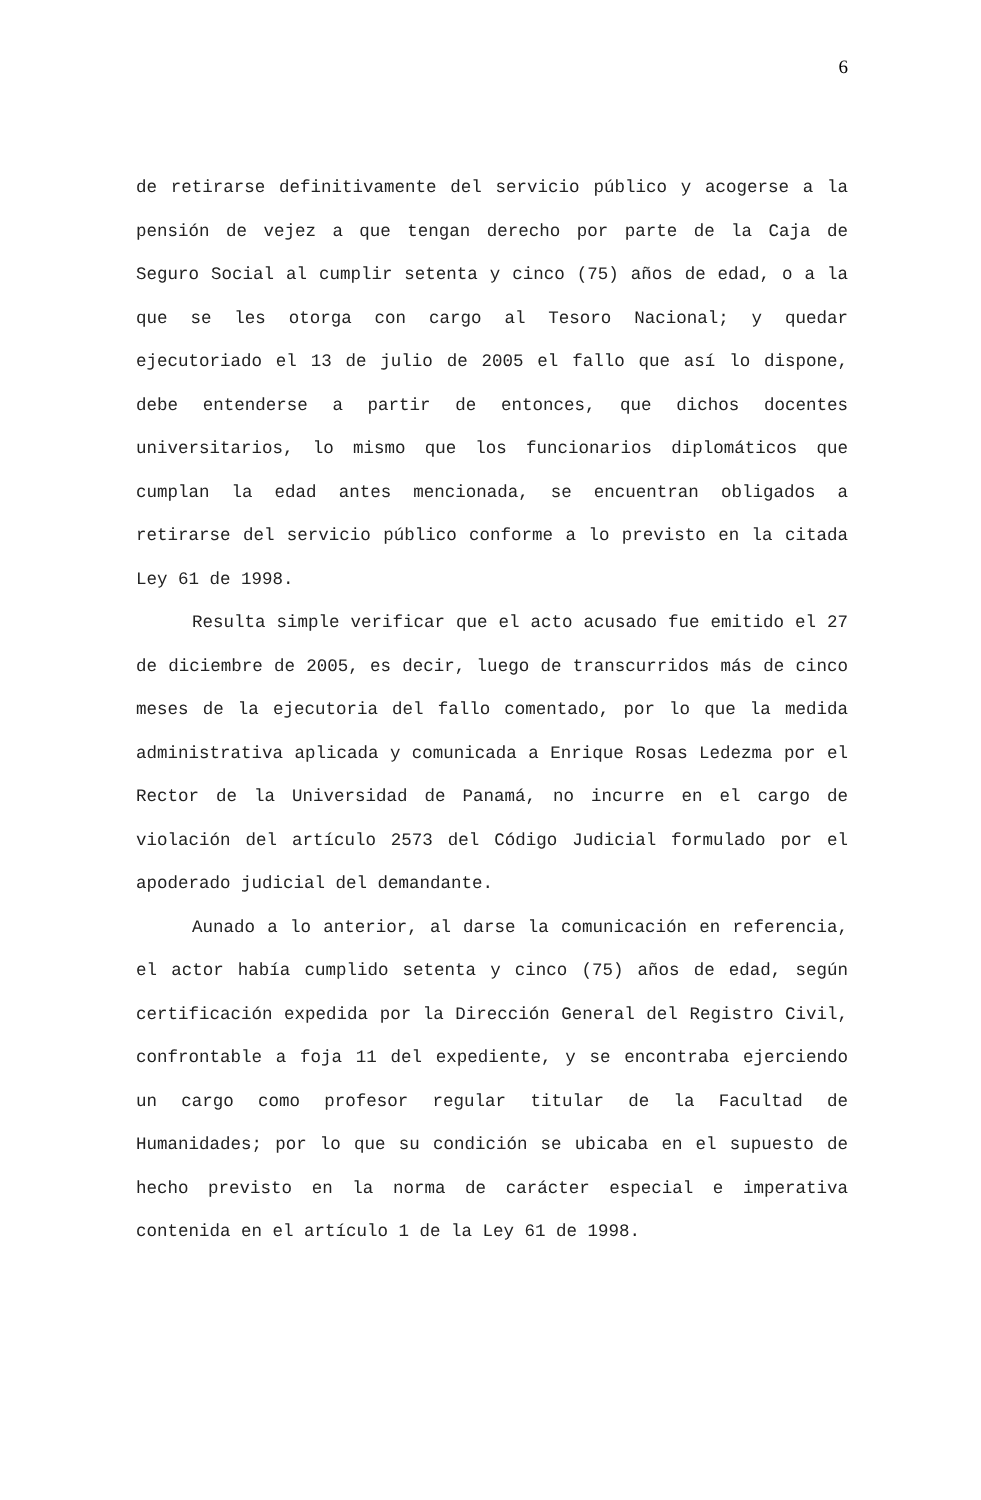6
de retirarse definitivamente del servicio público y acogerse a la pensión de vejez a que tengan derecho por parte de la Caja de Seguro Social al cumplir setenta y cinco (75) años de edad, o a la que se les otorga con cargo al Tesoro Nacional; y quedar ejecutoriado el 13 de julio de 2005 el fallo que así lo dispone, debe entenderse a partir de entonces, que dichos docentes universitarios, lo mismo que los funcionarios diplomáticos que cumplan la edad antes mencionada, se encuentran obligados a retirarse del servicio público conforme a lo previsto en la citada Ley 61 de 1998.
Resulta simple verificar que el acto acusado fue emitido el 27 de diciembre de 2005, es decir, luego de transcurridos más de cinco meses de la ejecutoria del fallo comentado, por lo que la medida administrativa aplicada y comunicada a Enrique Rosas Ledezma por el Rector de la Universidad de Panamá, no incurre en el cargo de violación del artículo 2573 del Código Judicial formulado por el apoderado judicial del demandante.
Aunado a lo anterior, al darse la comunicación en referencia, el actor había cumplido setenta y cinco (75) años de edad, según certificación expedida por la Dirección General del Registro Civil, confrontable a foja 11 del expediente, y se encontraba ejerciendo un cargo como profesor regular titular de la Facultad de Humanidades; por lo que su condición se ubicaba en el supuesto de hecho previsto en la norma de carácter especial e imperativa contenida en el artículo 1 de la Ley 61 de 1998.